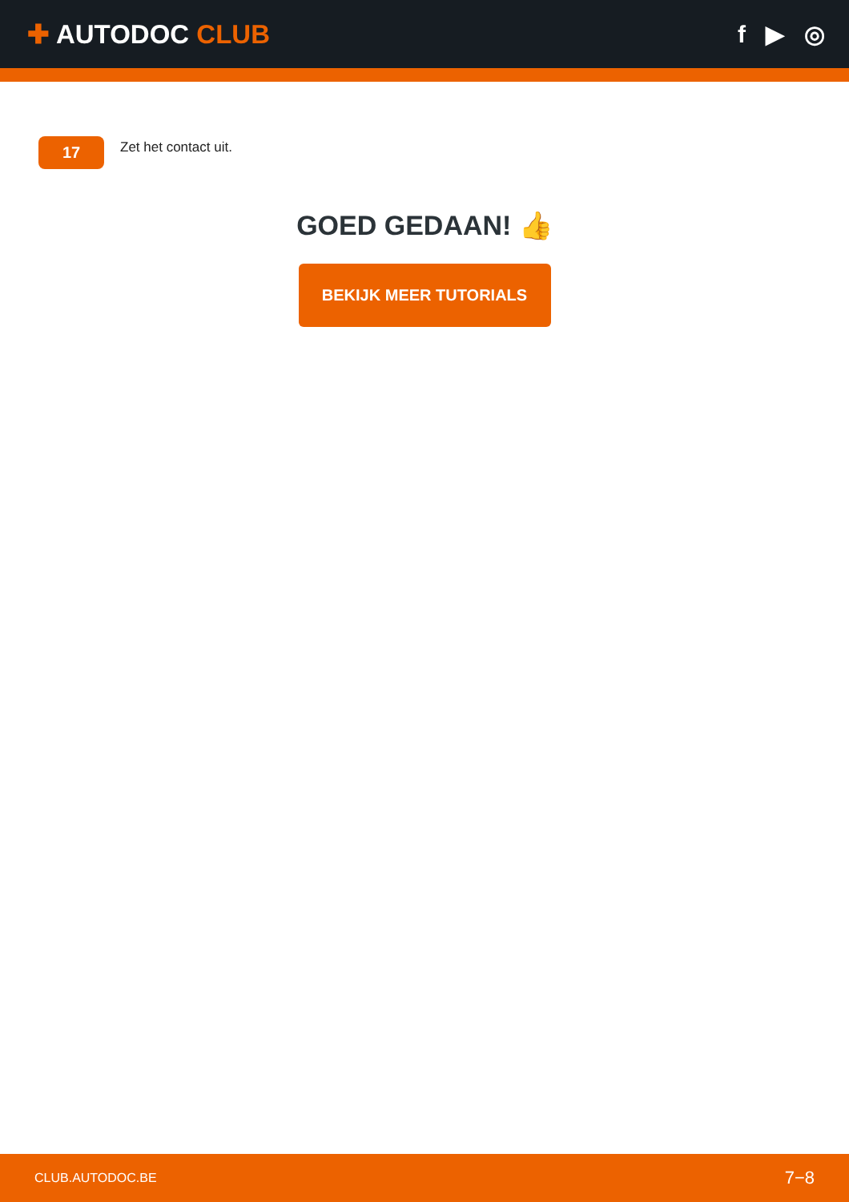✚ AUTODOC CLUB f ▶ ◎
17
Zet het contact uit.
GOED GEDAAN! 👍
BEKIJK MEER TUTORIALS
CLUB.AUTODOC.BE 7−8